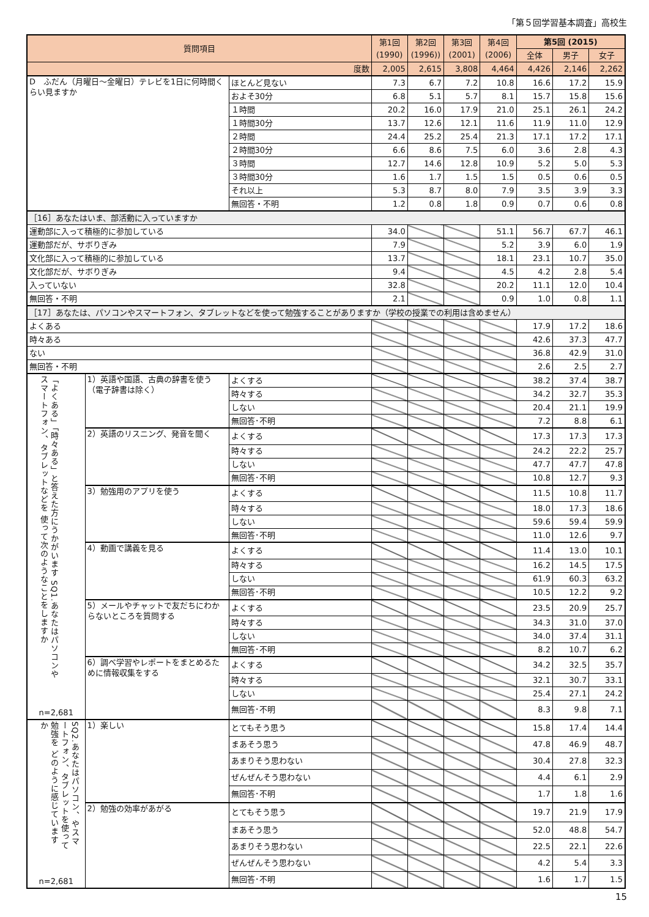「第５回学習基本調査」高校生
| 質問項目 | | | 第1回 (1990) | 第2回 (1996)) | 第3回 (2001) | 第4回 (2006) | 第5回 (2015) | | |
| --- | --- | --- | --- | --- | --- | --- | --- | --- | --- |
| | | | | | | | 全体 | 男子 | 女子 |
| 度数 | | | 2,005 | 2,615 | 3,808 | 4,464 | 4,426 | 2,146 | 2,262 |
| D ふだん（月曜日～金曜日）テレビを1日に何時間くらい見ますか | | ほとんど見ない | 7.3 | 6.7 | 7.2 | 10.8 | 16.6 | 17.2 | 15.9 |
| | | およそ30分 | 6.8 | 5.1 | 5.7 | 8.1 | 15.7 | 15.8 | 15.6 |
| | | １時間 | 20.2 | 16.0 | 17.9 | 21.0 | 25.1 | 26.1 | 24.2 |
| | | １時間30分 | 13.7 | 12.6 | 12.1 | 11.6 | 11.9 | 11.0 | 12.9 |
| | | ２時間 | 24.4 | 25.2 | 25.4 | 21.3 | 17.1 | 17.2 | 17.1 |
| | | ２時間30分 | 6.6 | 8.6 | 7.5 | 6.0 | 3.6 | 2.8 | 4.3 |
| | | ３時間 | 12.7 | 14.6 | 12.8 | 10.9 | 5.2 | 5.0 | 5.3 |
| | | ３時間30分 | 1.6 | 1.7 | 1.5 | 1.5 | 0.5 | 0.6 | 0.5 |
| | | それ以上 | 5.3 | 8.7 | 8.0 | 7.9 | 3.5 | 3.9 | 3.3 |
| | | 無回答・不明 | 1.2 | 0.8 | 1.8 | 0.9 | 0.7 | 0.6 | 0.8 |
| ［16］あなたはいま、部活動に入っていますか | | | | | | | | | |
| 運動部に入って積極的に参加している | | | 34.0 | | | 51.1 | 56.7 | 67.7 | 46.1 |
| 運動部だが、サボりぎみ | | | 7.9 | | | 5.2 | 3.9 | 6.0 | 1.9 |
| 文化部に入って積極的に参加している | | | 13.7 | | | 18.1 | 23.1 | 10.7 | 35.0 |
| 文化部だが、サボりぎみ | | | 9.4 | | | 4.5 | 4.2 | 2.8 | 5.4 |
| 入っていない | | | 32.8 | | | 20.2 | 11.1 | 12.0 | 10.4 |
| 無回答・不明 | | | 2.1 | | | 0.9 | 1.0 | 0.8 | 1.1 |
| ［17］あなたは、パソコンやスマートフォン、タブレットなどを使って勉強することがありますか（学校の授業での利用は含めません） | | | | | | | | | |
| よくある | | | | | | | 17.9 | 17.2 | 18.6 |
| 時々ある | | | | | | | 42.6 | 37.3 | 47.7 |
| ない | | | | | | | 36.8 | 42.9 | 31.0 |
| 無回答・不明 | | | | | | | 2.6 | 2.5 | 2.7 |
| 「よくある」「時々ある」と答えた方にうかがいます SQ1.あなたはパソコンやスマートフォン、タブレットなどを 使って次のようなことをしますか n=2,681 | 1）英語や国語、古典の辞書を使う（電子辞書は除く） | よくする | | | | | 38.2 | 37.4 | 38.7 |
| | | 時々する | | | | | 34.2 | 32.7 | 35.3 |
| | | しない | | | | | 20.4 | 21.1 | 19.9 |
| | | 無回答･不明 | | | | | 7.2 | 8.8 | 6.1 |
| | 2）英語のリスニング、発音を聞く | よくする | | | | | 17.3 | 17.3 | 17.3 |
| | | 時々する | | | | | 24.2 | 22.2 | 25.7 |
| | | しない | | | | | 47.7 | 47.7 | 47.8 |
| | | 無回答･不明 | | | | | 10.8 | 12.7 | 9.3 |
| | 3）勉強用のアプリを使う | よくする | | | | | 11.5 | 10.8 | 11.7 |
| | | 時々する | | | | | 18.0 | 17.3 | 18.6 |
| | | しない | | | | | 59.6 | 59.4 | 59.9 |
| | | 無回答･不明 | | | | | 11.0 | 12.6 | 9.7 |
| | 4）動画で講義を見る | よくする | | | | | 11.4 | 13.0 | 10.1 |
| | | 時々する | | | | | 16.2 | 14.5 | 17.5 |
| | | しない | | | | | 61.9 | 60.3 | 63.2 |
| | | 無回答･不明 | | | | | 10.5 | 12.2 | 9.2 |
| | 5）メールやチャットで友だちにわからないところを質問する | よくする | | | | | 23.5 | 20.9 | 25.7 |
| | | 時々する | | | | | 34.3 | 31.0 | 37.0 |
| | | しない | | | | | 34.0 | 37.4 | 31.1 |
| | | 無回答･不明 | | | | | 8.2 | 10.7 | 6.2 |
| | 6）調べ学習やレポートをまとめるために情報収集をする | よくする | | | | | 34.2 | 32.5 | 35.7 |
| | | 時々する | | | | | 32.1 | 30.7 | 33.1 |
| | | しない | | | | | 25.4 | 27.1 | 24.2 |
| | | 無回答･不明 | | | | | 8.3 | 9.8 | 7.1 |
| SQ2.あなたはパソコン、やスマートフォン、タブレットを使って勉強を どのように感じていますか n=2,681 | 1）楽しい | とてもそう思う | | | | | 15.8 | 17.4 | 14.4 |
| | | まあそう思う | | | | | 47.8 | 46.9 | 48.7 |
| | | あまりそう思わない | | | | | 30.4 | 27.8 | 32.3 |
| | | ぜんぜんそう思わない | | | | | 4.4 | 6.1 | 2.9 |
| | | 無回答･不明 | | | | | 1.7 | 1.8 | 1.6 |
| | 2）勉強の効率があがる | とてもそう思う | | | | | 19.7 | 21.9 | 17.9 |
| | | まあそう思う | | | | | 52.0 | 48.8 | 54.7 |
| | | あまりそう思わない | | | | | 22.5 | 22.1 | 22.6 |
| | | ぜんぜんそう思わない | | | | | 4.2 | 5.4 | 3.3 |
| | | 無回答･不明 | | | | | 1.6 | 1.7 | 1.5 |
15